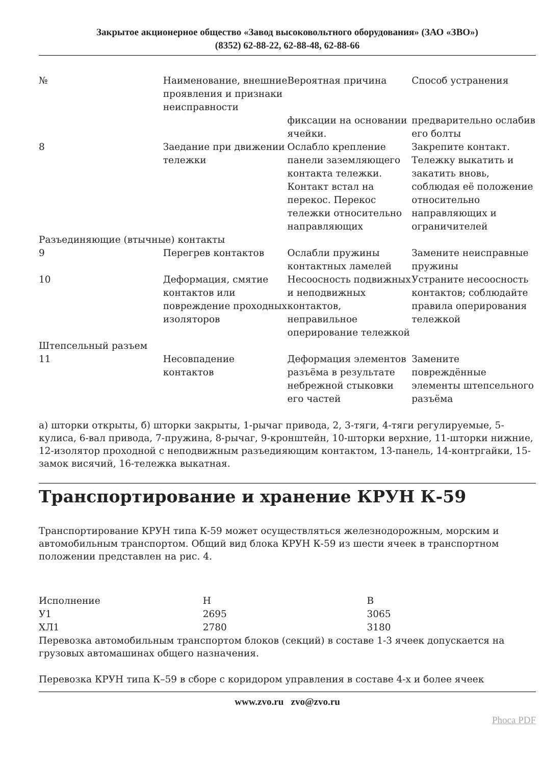Закрытое акционерное общество «Завод высоковольтного оборудования» (ЗАО «ЗВО»)
(8352) 62-88-22, 62-88-48, 62-88-66
| № | Наименование, внешние проявления и признаки неисправности | Вероятная причина | Способ устранения |
| | | фиксации на основании ячейки. | предварительно ослабив его болты |
| 8 | Заедание при движении тележки | Ослабло крепление панели заземляющего контакта тележки. Контакт встал на перекос. Перекос тележки относительно направляющих | Закрепите контакт. Тележку выкатить и закатить вновь, соблюдая её положение относительно направляющих и ограничителей |
| Разъединяющие (втычные) контакты | | | |
| 9 | Перегрев контактов | Ослабли пружины контактных ламелей | Замените неисправные пружины |
| 10 | Деформация, смятие контактов или повреждение проходных изоляторов | Несоосность подвижных и неподвижных контактов, неправильное оперирование тележкой | Устраните несоосность контактов; соблюдайте правила оперирования тележкой |
| Штепсельный разъем | | | |
| 11 | Несовпадение контактов | Деформация элементов разъёма в результате небрежной стыковки его частей | Замените повреждённые элементы штепсельного разъёма |
а) шторки открыты, б) шторки закрыты, 1-рычаг привода, 2, 3-тяги, 4-тяги регулируемые, 5-кулиса, 6-вал привода, 7-пружина, 8-рычаг, 9-кронштейн, 10-шторки верхние, 11-шторки нижние, 12-изолятор проходной с неподвижным разъедияющим контактом, 13-панель, 14-контргайки, 15-замок висячий, 16-тележка выкатная.
Транспортирование и хранение КРУН К-59
Транспортирование КРУН типа К-59 может осуществляться железнодорожным, морским и автомобильным транспортом. Общий вид блока КРУН К-59 из шести ячеек в транспортном положении представлен на рис. 4.
| Исполнение | Н | В |
| У1 | 2695 | 3065 |
| ХЛ1 | 2780 | 3180 |
Перевозка автомобильным транспортом блоков (секций) в составе 1-3 ячеек допускается на грузовых автомашинах общего назначения.
Перевозка КРУН типа К–59 в сборе с коридором управления в составе 4-х и более ячеек
www.zvo.ru zvo@zvo.ru
Phoca PDF